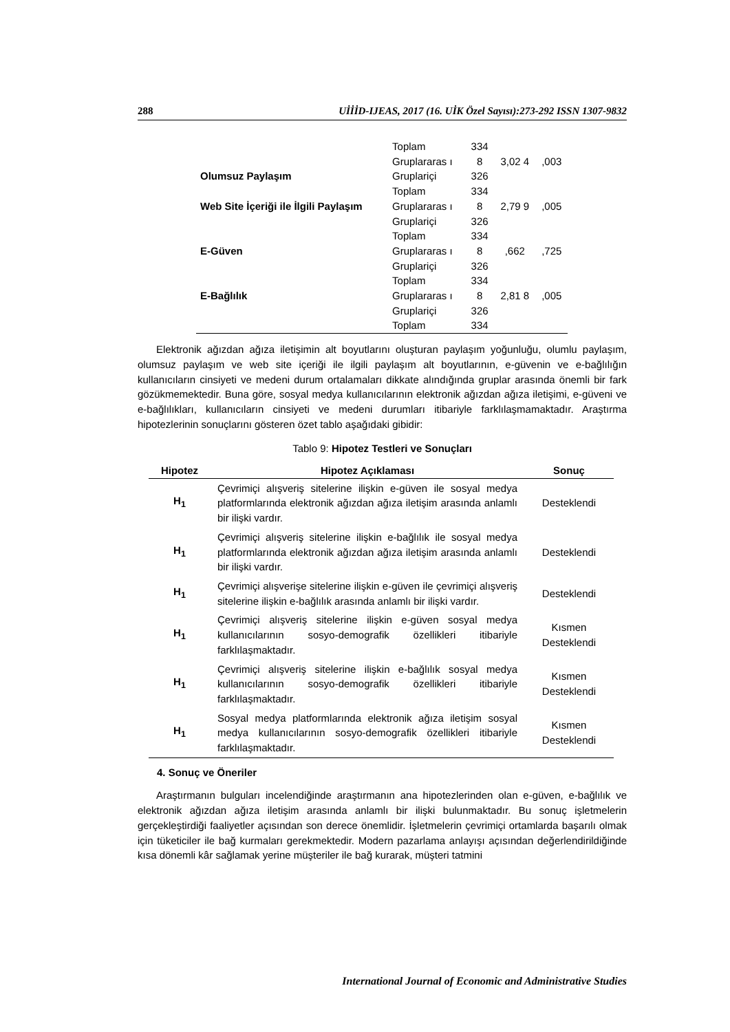288 UİİİD-IJEAS, 2017 (16. UİK Özel Sayısı):273-292 ISSN 1307-9832
| | Toplam | 334 | | |
| Olumsuz Paylaşım | Gruplararas ı | 8 | 3,02 4 | ,003 |
| | Gruplariçi Toplam | 326 334 | | |
| Web Site İçeriği ile İlgili Paylaşım | Gruplararas ı | 8 | 2,79 9 | ,005 |
| | Gruplariçi Toplam | 326 334 | | |
| E-Güven | Gruplararas ı | 8 | ,662 | ,725 |
| | Gruplariçi Toplam | 326 334 | | |
| E-Bağlılık | Gruplararas ı | 8 | 2,81 8 | ,005 |
| | Gruplariçi Toplam | 326 334 | | |
Elektronik ağızdan ağıza iletişimin alt boyutlarını oluşturan paylaşım yoğunluğu, olumlu paylaşım, olumsuz paylaşım ve web site içeriği ile ilgili paylaşım alt boyutlarının, e-güvenin ve e-bağlılığın kullanıcıların cinsiyeti ve medeni durum ortalamaları dikkate alındığında gruplar arasında önemli bir fark gözükmemektedir. Buna göre, sosyal medya kullanıcılarının elektronik ağızdan ağıza iletişimi, e-güveni ve e-bağlılıkları, kullanıcıların cinsiyeti ve medeni durumları itibariyle farklılaşmamaktadır. Araştırma hipotezlerinin sonuçlarını gösteren özet tablo aşağıdaki gibidir:
Tablo 9: Hipotez Testleri ve Sonuçları
| Hipotez | Hipotez Açıklaması | Sonuç |
| --- | --- | --- |
| H<sub>1</sub> | Çevrimiçi alışveriş sitelerine ilişkin e-güven ile sosyal medya platformlarında elektronik ağızdan ağıza iletişim arasında anlamlı bir ilişki vardır. | Desteklendi |
| H<sub>1</sub> | Çevrimiçi alışveriş sitelerine ilişkin e-bağlılık ile sosyal medya platformlarında elektronik ağızdan ağıza iletişim arasında anlamlı bir ilişki vardır. | Desteklendi |
| H<sub>1</sub> | Çevrimiçi alışverişe sitelerine ilişkin e-güven ile çevrimiçi alışveriş sitelerine ilişkin e-bağlılık arasında anlamlı bir ilişki vardır. | Desteklendi |
| H<sub>1</sub> | Çevrimiçi alışveriş sitelerine ilişkin e-güven sosyal medya kullanıcılarının sosyo-demografik özellikleri itibariyle farklılaşmaktadır. | Kısmen Desteklendi |
| H<sub>1</sub> | Çevrimiçi alışveriş sitelerine ilişkin e-bağlılık sosyal medya kullanıcılarının sosyo-demografik özellikleri itibariyle farklılaşmaktadır. | Kısmen Desteklendi |
| H<sub>1</sub> | Sosyal medya platformlarında elektronik ağıza iletişim sosyal medya kullanıcılarının sosyo-demografik özellikleri itibariyle farklılaşmaktadır. | Kısmen Desteklendi |
4. Sonuç ve Öneriler
Araştırmanın bulguları incelendiğinde araştırmanın ana hipotezlerinden olan e-güven, e-bağlılık ve elektronik ağızdan ağıza iletişim arasında anlamlı bir ilişki bulunmaktadır. Bu sonuç işletmelerin gerçekleştirdiği faaliyetler açısından son derece önemlidir. İşletmelerin çevrimiçi ortamlarda başarılı olmak için tüketiciler ile bağ kurmaları gerekmektedir. Modern pazarlama anlayışı açısından değerlendirildiğinde kısa dönemli kâr sağlamak yerine müşteriler ile bağ kurarak, müşteri tatmini
International Journal of Economic and Administrative Studies